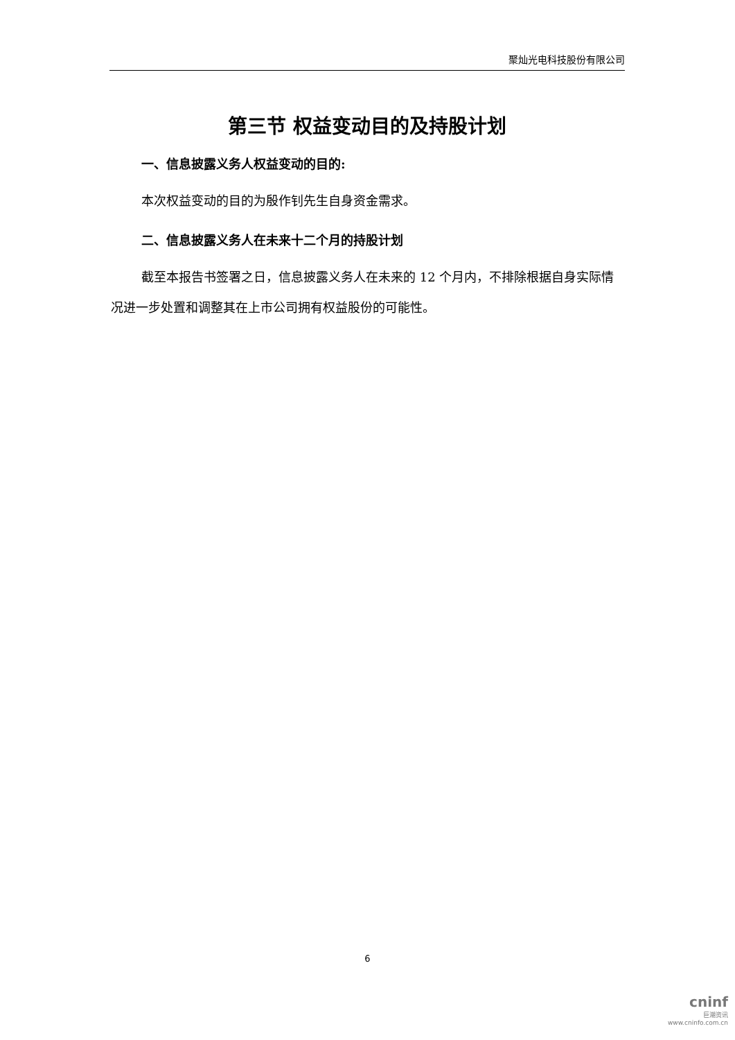聚灿光电科技股份有限公司
第三节 权益变动目的及持股计划
一、信息披露义务人权益变动的目的:
本次权益变动的目的为殷作钊先生自身资金需求。
二、信息披露义务人在未来十二个月的持股计划
截至本报告书签署之日，信息披露义务人在未来的 12 个月内，不排除根据自身实际情况进一步处置和调整其在上市公司拥有权益股份的可能性。
6
cninf
巨潮资讯
www.cninfo.com.cn